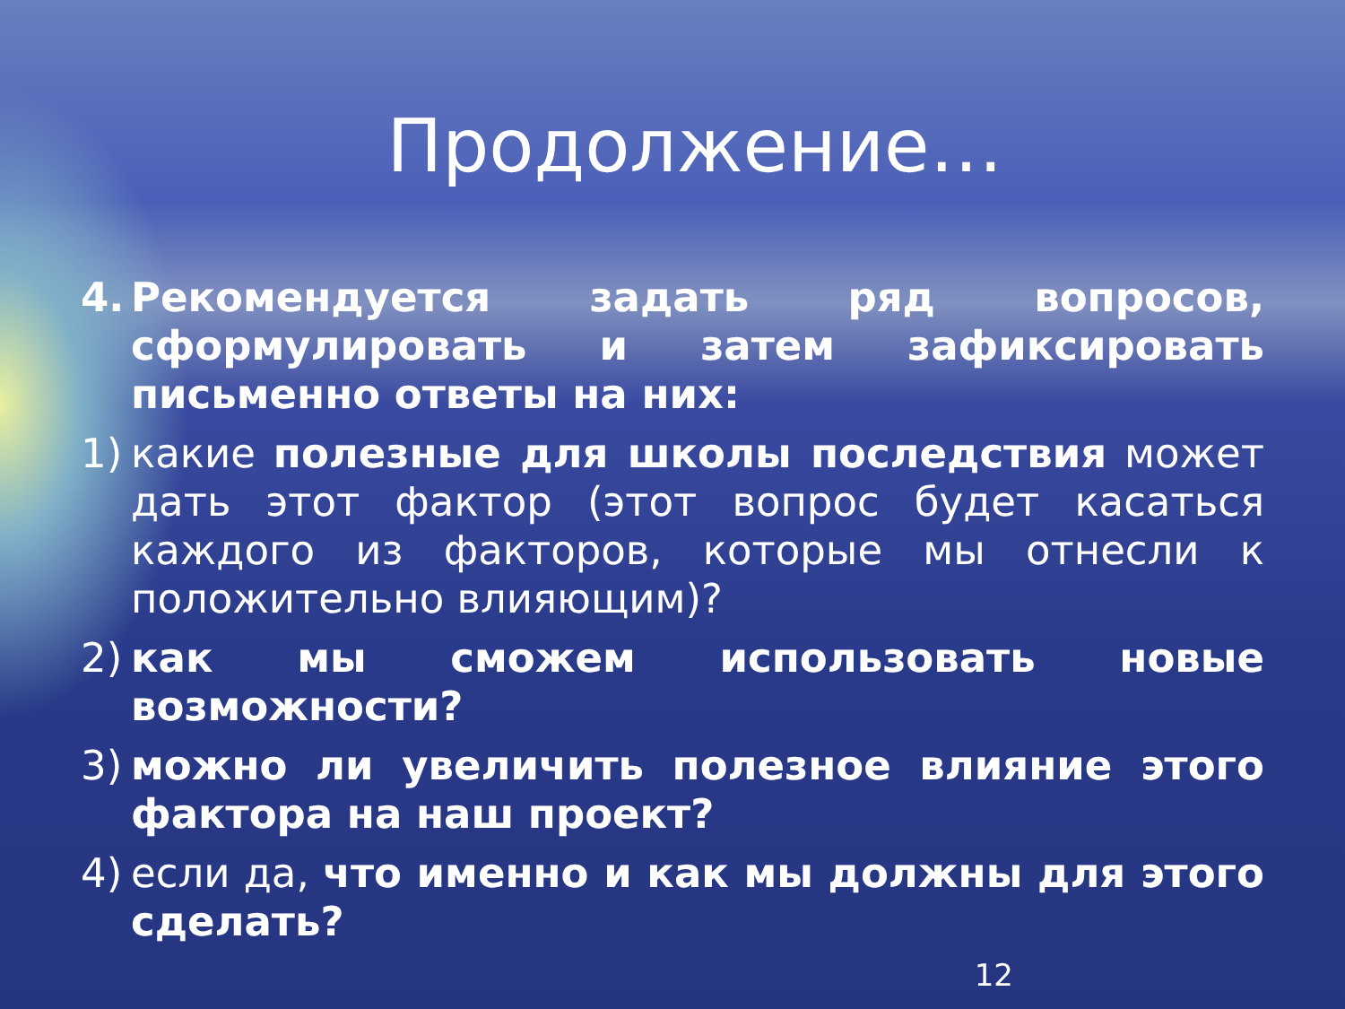Продолжение…
4. Рекомендуется задать ряд вопросов, сформулировать и затем зафиксировать письменно ответы на них:
1) какие полезные для школы последствия может дать этот фактор (этот вопрос будет касаться каждого из факторов, которые мы отнесли к положительно влияющим)?
2) как мы сможем использовать новые возможности?
3) можно ли увеличить полезное влияние этого фактора на наш проект?
4) если да, что именно и как мы должны для этого сделать?
12